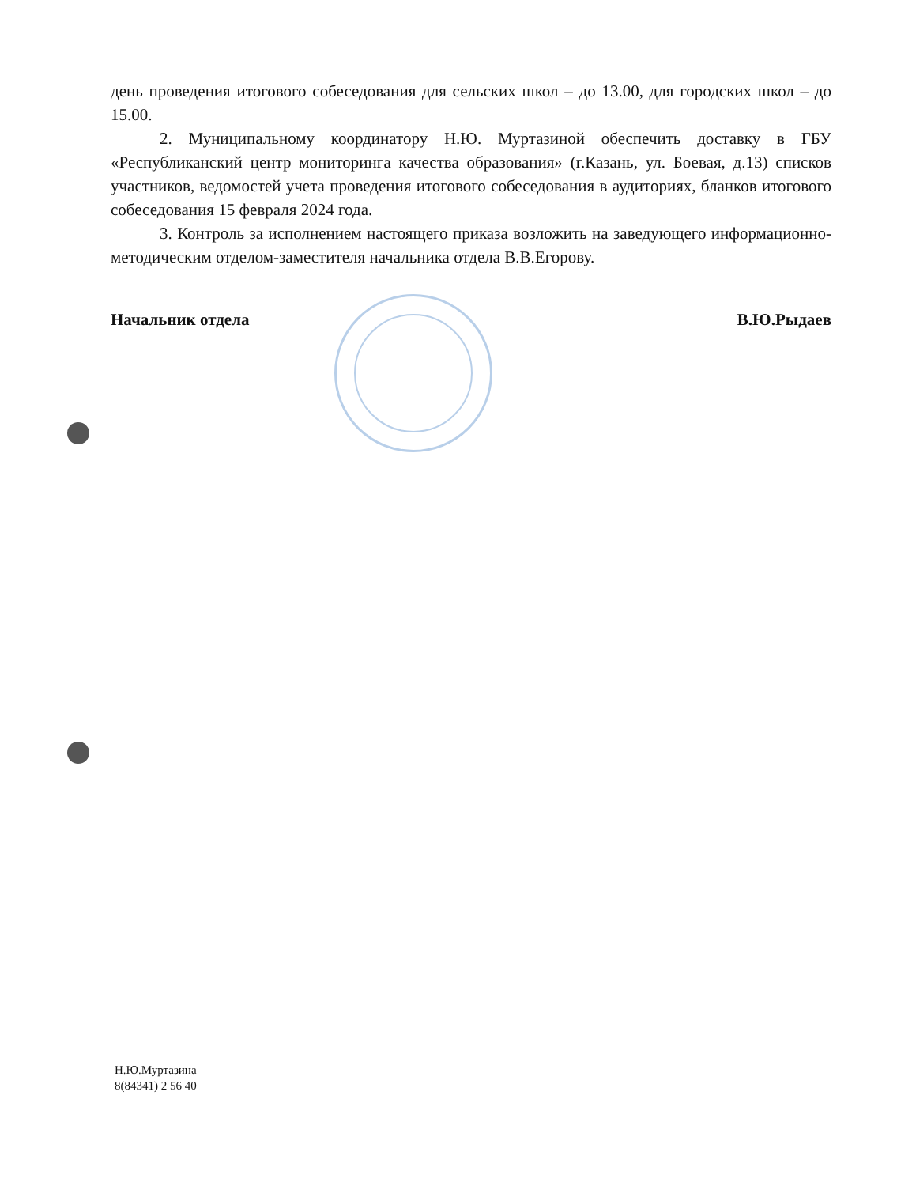день проведения итогового собеседования для сельских школ – до 13.00, для городских школ – до 15.00.
2. Муниципальному координатору Н.Ю. Муртазиной обеспечить доставку в ГБУ «Республиканский центр мониторинга качества образования» (г.Казань, ул. Боевая, д.13) списков участников, ведомостей учета проведения итогового собеседования в аудиториях, бланков итогового собеседования 15 февраля 2024 года.
3. Контроль за исполнением настоящего приказа возложить на заведующего информационно-методическим отделом-заместителя начальника отдела В.В.Егорову.
Начальник отдела В.Ю.Рыдаев
Н.Ю.Муртазина
8(84341) 2 56 40